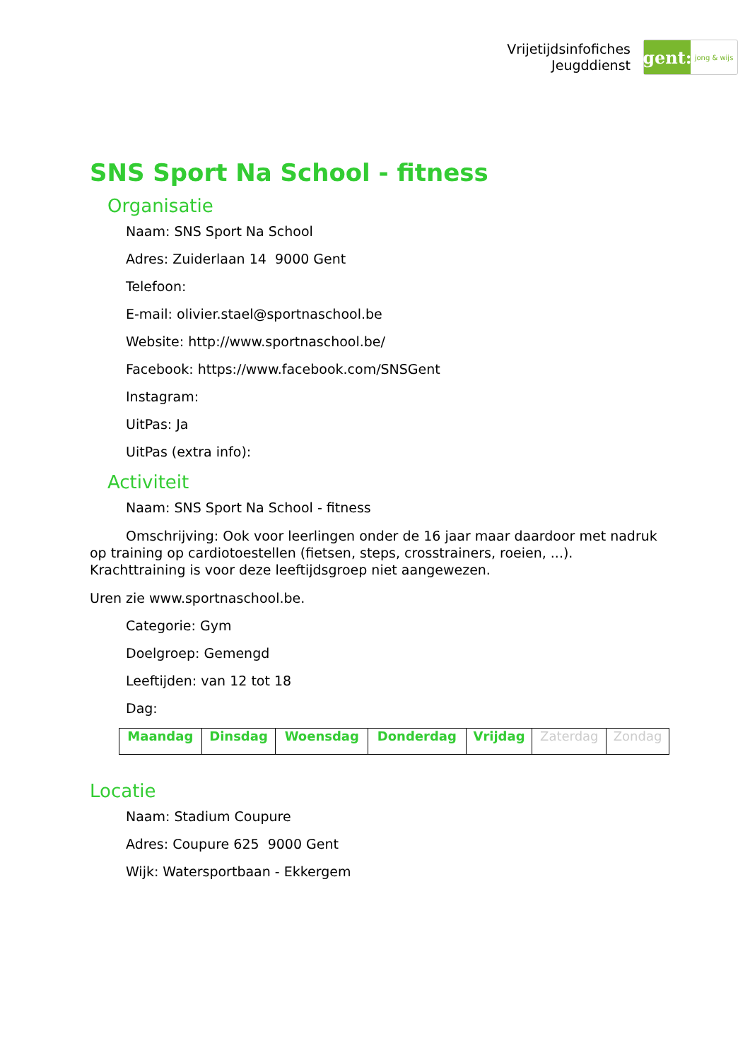Vrijetijdsinfofiches
Jeugddienst
gent:
jong & wijs
SNS Sport Na School - fitness
Organisatie
Naam: SNS Sport Na School
Adres: Zuiderlaan 14 9000 Gent
Telefoon:
E-mail: olivier.stael@sportnaschool.be
Website: http://www.sportnaschool.be/
Facebook: https://www.facebook.com/SNSGent
Instagram:
UitPas: Ja
UitPas (extra info):
Activiteit
Naam: SNS Sport Na School - fitness
Omschrijving: Ook voor leerlingen onder de 16 jaar maar daardoor met nadruk op training op cardiotoestellen (fietsen, steps, crosstrainers, roeien, ...). Krachttraining is voor deze leeftijdsgroep niet aangewezen.
Uren zie www.sportnaschool.be.
Categorie: Gym
Doelgroep: Gemengd
Leeftijden: van 12 tot 18
Dag:
| Maandag | Dinsdag | Woensdag | Donderdag | Vrijdag | Zaterdag | Zondag |
Locatie
Naam: Stadium Coupure
Adres: Coupure 625 9000 Gent
Wijk: Watersportbaan - Ekkergem